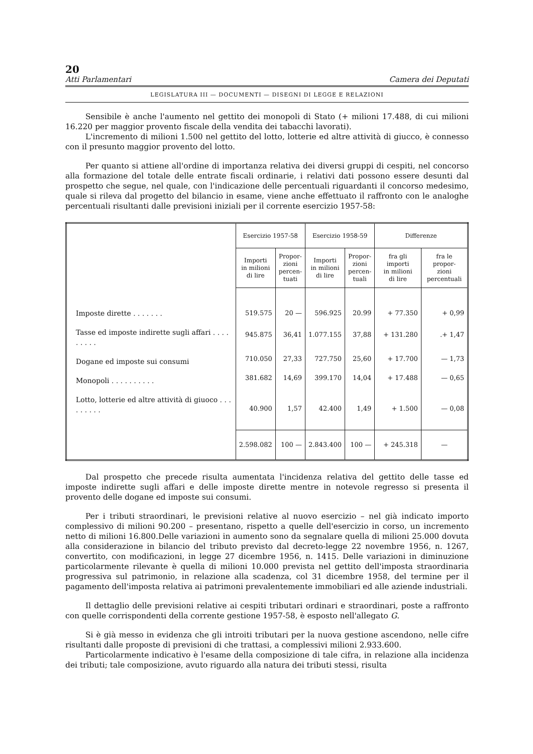20
Atti Parlamentari Camera dei Deputati
LEGISLATURA III — DOCUMENTI — DISEGNI DI LEGGE E RELAZIONI
Sensibile è anche l'aumento nel gettito dei monopoli di Stato (+ milioni 17.488, di cui milioni 16.220 per maggior provento fiscale della vendita dei tabacchi lavorati).
L'incremento di milioni 1.500 nel gettito del lotto, lotterie ed altre attività di giucco, è connesso con il presunto maggior provento del lotto.
Per quanto si attiene all'ordine di importanza relativa dei diversi gruppi di cespiti, nel concorso alla formazione del totale delle entrate fiscali ordinarie, i relativi dati possono essere desunti dal prospetto che segue, nel quale, con l'indicazione delle percentuali riguardanti il concorso medesimo, quale si rileva dal progetto del bilancio in esame, viene anche effettuato il raffronto con le analoghe percentuali risultanti dalle previsioni iniziali per il corrente esercizio 1957-58:
| | Esercizio 1957-58 | | Esercizio 1958-59 | | Differenze | |
| --- | --- | --- | --- | --- | --- | --- |
| | Importi in milioni di lire | Propor- zioni percen- tuati | Importi in milioni di lire | Propor- zioni percen- tuali | fra gli importi in milioni di lire | fra le propor- zioni percentuali |
| Imposte dirette . . . . . . . | 519.575 | 20 — | 596.925 | 20.99 | + 77.350 | + 0,99 |
| Tasse ed imposte indirette sugli affari . . . . . . . . . | 945.875 | 36,41 | 1.077.155 | 37,88 | + 131.280 | .+ 1,47 |
| Dogane ed imposte sui consumi | 710.050 | 27,33 | 727.750 | 25,60 | + 17.700 | — 1,73 |
| Monopoli . . . . . . . . . . | 381.682 | 14,69 | 399.170 | 14,04 | + 17.488 | — 0,65 |
| Lotto, lotterie ed altre attività di giuoco . . . . . . . . . | 40.900 | 1,57 | 42.400 | 1,49 | + 1.500 | — 0,08 |
| | 2.598.082 | 100 — | 2.843.400 | 100 — | + 245.318 | — |
Dal prospetto che precede risulta aumentata l'incidenza relativa del gettito delle tasse ed imposte indirette sugli affari e delle imposte dirette mentre in notevole regresso si presenta il provento delle dogane ed imposte sui consumi.
Per i tributi straordinari, le previsioni relative al nuovo esercizio – nel già indicato importo complessivo di milioni 90.200 – presentano, rispetto a quelle dell'esercizio in corso, un incremento netto di milioni 16.800.Delle variazioni in aumento sono da segnalare quella di milioni 25.000 dovuta alla considerazione in bilancio del tributo previsto dal decreto-legge 22 novembre 1956, n. 1267, convertito, con modificazioni, in legge 27 dicembre 1956, n. 1415. Delle variazioni in diminuzione particolarmente rilevante è quella di milioni 10.000 prevista nel gettito dell'imposta straordinaria progressiva sul patrimonio, in relazione alla scadenza, col 31 dicembre 1958, del termine per il pagamento dell'imposta relativa ai patrimoni prevalentemente immobiliari ed alle aziende industriali.
Il dettaglio delle previsioni relative ai cespiti tributari ordinari e straordinari, poste a raffronto con quelle corrispondenti della corrente gestione 1957-58, è esposto nell'allegato G.
Si è già messo in evidenza che gli introiti tributari per la nuova gestione ascendono, nelle cifre risultanti dalle proposte di previsioni di che trattasi, a complessivi milioni 2.933.600.
Particolarmente indicativo è l'esame della composizione di tale cifra, in relazione alla incidenza dei tributi; tale composizione, avuto riguardo alla natura dei tributi stessi, risulta